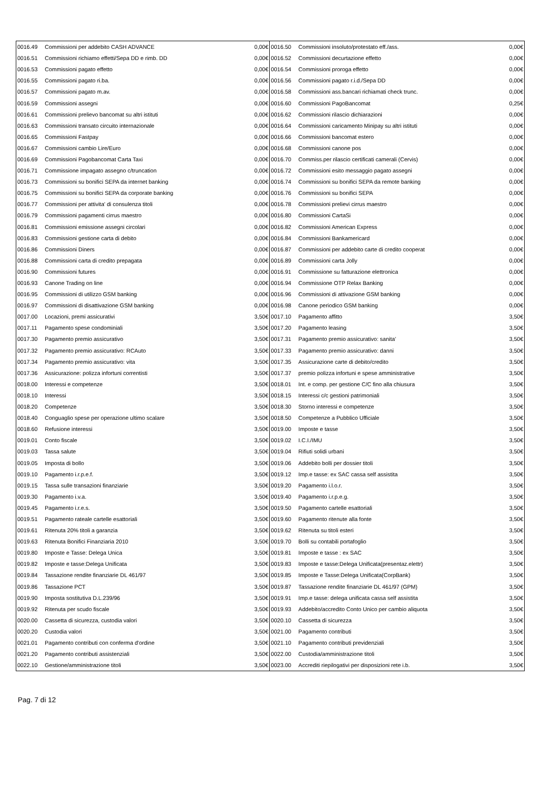| 0016.49 | Commissioni per addebito CASH ADVANCE | 0,00€ | 0016.50 | Commissioni insoluto/protestato eff./ass. | 0,00€ |
| 0016.51 | Commissioni richiamo effetti/Sepa DD e rimb. DD | 0,00€ | 0016.52 | Commissioni decurtazione effetto | 0,00€ |
| 0016.53 | Commissioni pagato effetto | 0,00€ | 0016.54 | Commissioni proroga effetto | 0,00€ |
| 0016.55 | Commissioni pagato ri.ba. | 0,00€ | 0016.56 | Commissioni pagato r.i.d./Sepa DD | 0,00€ |
| 0016.57 | Commissioni pagato m.av. | 0,00€ | 0016.58 | Commissioni ass.bancari richiamati check trunc. | 0,00€ |
| 0016.59 | Commissioni assegni | 0,00€ | 0016.60 | Commissioni PagoBancomat | 0,25€ |
| 0016.61 | Commissioni prelievo bancomat su altri istituti | 0,00€ | 0016.62 | Commissioni rilascio dichiarazioni | 0,00€ |
| 0016.63 | Commissioni transato circuito internazionale | 0,00€ | 0016.64 | Commissioni caricamento Minipay su altri istituti | 0,00€ |
| 0016.65 | Commissioni Fastpay | 0,00€ | 0016.66 | Commissioni bancomat estero | 0,00€ |
| 0016.67 | Commissioni cambio Lire/Euro | 0,00€ | 0016.68 | Commissioni canone pos | 0,00€ |
| 0016.69 | Commissioni Pagobancomat Carta Taxi | 0,00€ | 0016.70 | Commiss.per rilascio certificati camerali (Cervis) | 0,00€ |
| 0016.71 | Commissione impagato assegno c/truncation | 0,00€ | 0016.72 | Commissioni esito messaggio pagato assegni | 0,00€ |
| 0016.73 | Commissioni su bonifici SEPA da internet banking | 0,00€ | 0016.74 | Commissioni su bonifici SEPA da remote banking | 0,00€ |
| 0016.75 | Commissioni su bonifici SEPA da corporate banking | 0,00€ | 0016.76 | Commissioni su bonifici SEPA | 0,00€ |
| 0016.77 | Commissioni per attivita' di consulenza titoli | 0,00€ | 0016.78 | Commissioni prelievi cirrus maestro | 0,00€ |
| 0016.79 | Commissioni pagamenti cirrus maestro | 0,00€ | 0016.80 | Commissioni CartaSi | 0,00€ |
| 0016.81 | Commissioni emissione assegni circolari | 0,00€ | 0016.82 | Commissioni American Express | 0,00€ |
| 0016.83 | Commissioni gestione carta di debito | 0,00€ | 0016.84 | Commissioni Bankamericard | 0,00€ |
| 0016.86 | Commissioni Diners | 0,00€ | 0016.87 | Commissioni per addebito carte di credito cooperat | 0,00€ |
| 0016.88 | Commissioni carta di credito prepagata | 0,00€ | 0016.89 | Commissioni carta Jolly | 0,00€ |
| 0016.90 | Commissioni futures | 0,00€ | 0016.91 | Commissione su fatturazione elettronica | 0,00€ |
| 0016.93 | Canone Trading on line | 0,00€ | 0016.94 | Commissione OTP Relax Banking | 0,00€ |
| 0016.95 | Commissioni di utilizzo GSM banking | 0,00€ | 0016.96 | Commissioni di attivazione GSM banking | 0,00€ |
| 0016.97 | Commissioni di disattivazione GSM banking | 0,00€ | 0016.98 | Canone periodico GSM banking | 0,00€ |
| 0017.00 | Locazioni, premi assicurativi | 3,50€ | 0017.10 | Pagamento affitto | 3,50€ |
| 0017.11 | Pagamento spese condominiali | 3,50€ | 0017.20 | Pagamento leasing | 3,50€ |
| 0017.30 | Pagamento premio assicurativo | 3,50€ | 0017.31 | Pagamento premio assicurativo: sanita' | 3,50€ |
| 0017.32 | Pagamento premio assicurativo: RCAuto | 3,50€ | 0017.33 | Pagamento premio assicurativo: danni | 3,50€ |
| 0017.34 | Pagamento premio assicurativo: vita | 3,50€ | 0017.35 | Assicurazione carte di debito/credito | 3,50€ |
| 0017.36 | Assicurazione: polizza infortuni correntisti | 3,50€ | 0017.37 | premio polizza infortuni e spese amministrative | 3,50€ |
| 0018.00 | Interessi e competenze | 3,50€ | 0018.01 | Int. e comp. per gestione C/C fino alla chiusura | 3,50€ |
| 0018.10 | Interessi | 3,50€ | 0018.15 | Interessi c/c gestioni patrimoniali | 3,50€ |
| 0018.20 | Competenze | 3,50€ | 0018.30 | Storno interessi e competenze | 3,50€ |
| 0018.40 | Conguaglio spese per operazione ultimo scalare | 3,50€ | 0018.50 | Competenze a Pubblico Ufficiale | 3,50€ |
| 0018.60 | Refusione interessi | 3,50€ | 0019.00 | Imposte e tasse | 3,50€ |
| 0019.01 | Conto fiscale | 3,50€ | 0019.02 | I.C.I./IMU | 3,50€ |
| 0019.03 | Tassa salute | 3,50€ | 0019.04 | Rifiuti solidi urbani | 3,50€ |
| 0019.05 | Imposta di bollo | 3,50€ | 0019.06 | Addebito bolli per dossier titoli | 3,50€ |
| 0019.10 | Pagamento i.r.p.e.f. | 3,50€ | 0019.12 | Imp.e tasse: ex SAC cassa self assistita | 3,50€ |
| 0019.15 | Tassa sulle transazioni finanziarie | 3,50€ | 0019.20 | Pagamento i.l.o.r. | 3,50€ |
| 0019.30 | Pagamento i.v.a. | 3,50€ | 0019.40 | Pagamento i.r.p.e.g. | 3,50€ |
| 0019.45 | Pagamento i.r.e.s. | 3,50€ | 0019.50 | Pagamento cartelle esattoriali | 3,50€ |
| 0019.51 | Pagamento rateale cartelle esattoriali | 3,50€ | 0019.60 | Pagamento ritenute alla fonte | 3,50€ |
| 0019.61 | Ritenuta 20% titoli a garanzia | 3,50€ | 0019.62 | Ritenuta su titoli esteri | 3,50€ |
| 0019.63 | Ritenuta Bonifici Finanziaria 2010 | 3,50€ | 0019.70 | Bolli su contabili portafoglio | 3,50€ |
| 0019.80 | Imposte e Tasse: Delega Unica | 3,50€ | 0019.81 | Imposte e tasse : ex SAC | 3,50€ |
| 0019.82 | Imposte e tasse:Delega Unificata | 3,50€ | 0019.83 | Imposte e tasse:Delega Unificata(presentaz.elettr) | 3,50€ |
| 0019.84 | Tassazione rendite finanziarie DL 461/97 | 3,50€ | 0019.85 | Imposte e Tasse:Delega Unificata(CorpBank) | 3,50€ |
| 0019.86 | Tassazione PCT | 3,50€ | 0019.87 | Tassazione rendite finanziarie DL 461/97 (GPM) | 3,50€ |
| 0019.90 | Imposta sostitutiva D.L.239/96 | 3,50€ | 0019.91 | Imp.e tasse: delega unificata cassa self assistita | 3,50€ |
| 0019.92 | Ritenuta per scudo fiscale | 3,50€ | 0019.93 | Addebito/accredito Conto Unico per cambio aliquota | 3,50€ |
| 0020.00 | Cassetta di sicurezza, custodia valori | 3,50€ | 0020.10 | Cassetta di sicurezza | 3,50€ |
| 0020.20 | Custodia valori | 3,50€ | 0021.00 | Pagamento contributi | 3,50€ |
| 0021.01 | Pagamento contributi con conferma d'ordine | 3,50€ | 0021.10 | Pagamento contributi previdenziali | 3,50€ |
| 0021.20 | Pagamento contributi assistenziali | 3,50€ | 0022.00 | Custodia/amministrazione titoli | 3,50€ |
| 0022.10 | Gestione/amministrazione titoli | 3,50€ | 0023.00 | Accrediti riepilogativi per disposizioni rete i.b. | 3,50€ |
Pag. 7 di 12